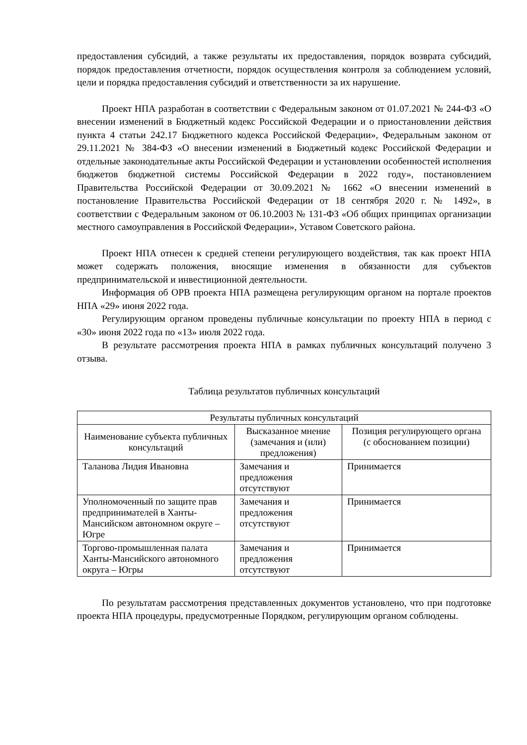предоставления субсидий, а также результаты их предоставления, порядок возврата субсидий, порядок предоставления отчетности, порядок осуществления контроля за соблюдением условий, цели и порядка предоставления субсидий и ответственности за их нарушение.
Проект НПА разработан в соответствии с Федеральным законом от 01.07.2021 № 244-ФЗ «О внесении изменений в Бюджетный кодекс Российской Федерации и о приостановлении действия пункта 4 статьи 242.17 Бюджетного кодекса Российской Федерации», Федеральным законом от 29.11.2021 № 384-ФЗ «О внесении изменений в Бюджетный кодекс Российской Федерации и отдельные законодательные акты Российской Федерации и установлении особенностей исполнения бюджетов бюджетной системы Российской Федерации в 2022 году», постановлением Правительства Российской Федерации от 30.09.2021 № 1662 «О внесении изменений в постановление Правительства Российской Федерации от 18 сентября 2020 г. № 1492», в соответствии с Федеральным законом от 06.10.2003 № 131-ФЗ «Об общих принципах организации местного самоуправления в Российской Федерации», Уставом Советского района.
Проект НПА отнесен к средней степени регулирующего воздействия, так как проект НПА может содержать положения, вносящие изменения в обязанности для субъектов предпринимательской и инвестиционной деятельности.
Информация об ОРВ проекта НПА размещена регулирующим органом на портале проектов НПА «29» июня 2022 года.
Регулирующим органом проведены публичные консультации по проекту НПА в период с «30» июня 2022 года по «13» июля 2022 года.
В результате рассмотрения проекта НПА в рамках публичных консультаций получено 3 отзыва.
Таблица результатов публичных консультаций
| Результаты публичных консультаций | | |
| --- | --- | --- |
| Наименование субъекта публичных консультаций | Высказанное мнение (замечания и (или) предложения) | Позиция регулирующего органа (с обоснованием позиции) |
| Таланова Лидия Ивановна | Замечания и предложения отсутствуют | Принимается |
| Уполномоченный по защите прав предпринимателей в Ханты-Мансийском автономном округе – Югре | Замечания и предложения отсутствуют | Принимается |
| Торгово-промышленная палата Ханты-Мансийского автономного округа – Югры | Замечания и предложения отсутствуют | Принимается |
По результатам рассмотрения представленных документов установлено, что при подготовке проекта НПА процедуры, предусмотренные Порядком, регулирующим органом соблюдены.